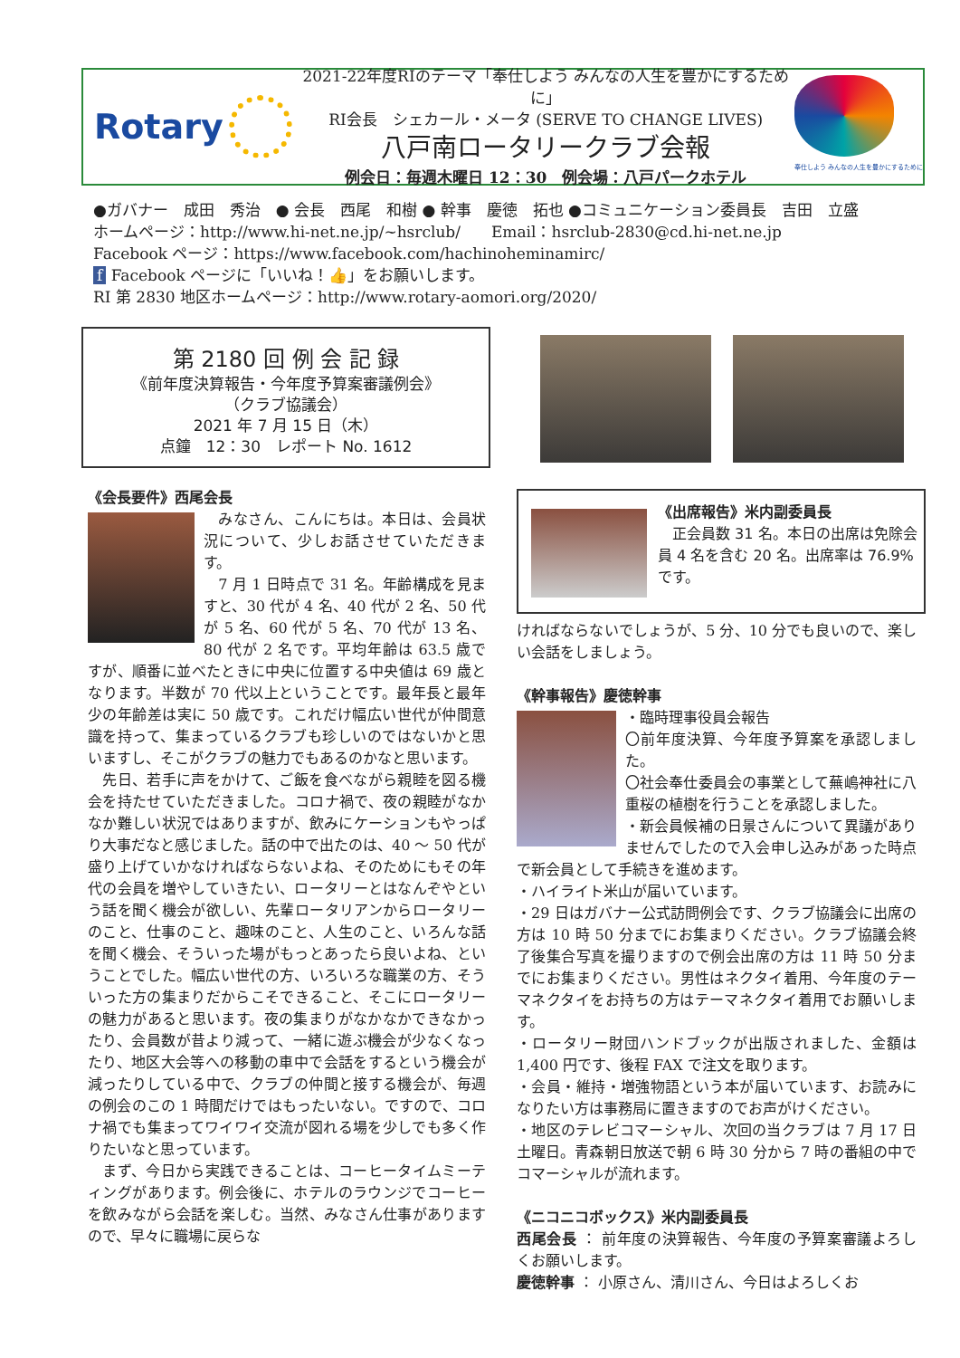Rotary
2021-22年度RIのテーマ「奉仕しよう みんなの人生を豊かにするために」
RI会長　シェカール・メータ (SERVE TO CHANGE LIVES)
八戸南ロータリークラブ会報
例会日：毎週木曜日 12：30　例会場：八戸パークホテル
奉仕しよう みんなの人生を豊かにするために
●ガバナー　成田　秀治　● 会長　西尾　和樹 ● 幹事　慶徳　拓也 ●コミュニケーション委員長　吉田　立盛
ホームページ：http://www.hi-net.ne.jp/~hsrclub/　　Email：hsrclub-2830@cd.hi-net.ne.jp
Facebook ページ：https://www.facebook.com/hachinoheminamirc/
f Facebook ページに「いいね！👍」をお願いします。
RI 第 2830 地区ホームページ：http://www.rotary-aomori.org/2020/
第 2180 回 例 会 記 録
《前年度決算報告・今年度予算案審議例会》
（クラブ協議会）
2021 年 7 月 15 日（木）
点鐘　12：30　レポート No. 1612
《会長要件》西尾会長
　みなさん、こんにちは。本日は、会員状況について、少しお話させていただきます。
　7 月 1 日時点で 31 名。年齢構成を見ますと、30 代が 4 名、40 代が 2 名、50 代が 5 名、60 代が 5 名、70 代が 13 名、80 代が 2 名です。平均年齢は 63.5 歳ですが、順番に並べたときに中央に位置する中央値は 69 歳となります。半数が 70 代以上ということです。最年長と最年少の年齢差は実に 50 歳です。これだけ幅広い世代が仲間意識を持って、集まっているクラブも珍しいのではないかと思いますし、そこがクラブの魅力でもあるのかなと思います。
　先日、若手に声をかけて、ご飯を食べながら親睦を図る機会を持たせていただきました。コロナ禍で、夜の親睦がなかなか難しい状況ではありますが、飲みにケーションもやっぱり大事だなと感じました。話の中で出たのは、40 〜 50 代が盛り上げていかなければならないよね、そのためにもその年代の会員を増やしていきたい、ロータリーとはなんぞやという話を聞く機会が欲しい、先輩ロータリアンからロータリーのこと、仕事のこと、趣味のこと、人生のこと、いろんな話を聞く機会、そういった場がもっとあったら良いよね、ということでした。幅広い世代の方、いろいろな職業の方、そういった方の集まりだからこそできること、そこにロータリーの魅力があると思います。夜の集まりがなかなかできなかったり、会員数が昔より減って、一緒に遊ぶ機会が少なくなったり、地区大会等への移動の車中で会話をするという機会が減ったりしている中で、クラブの仲間と接する機会が、毎週の例会のこの 1 時間だけではもったいない。ですので、コロナ禍でも集まってワイワイ交流が図れる場を少しでも多く作りたいなと思っています。
　まず、今日から実践できることは、コーヒータイムミーティングがあります。例会後に、ホテルのラウンジでコーヒーを飲みながら会話を楽しむ。当然、みなさん仕事がありますので、早々に職場に戻らな
《出席報告》米内副委員長
　正会員数 31 名。本日の出席は免除会員 4 名を含む 20 名。出席率は 76.9%です。
ければならないでしょうが、5 分、10 分でも良いので、楽しい会話をしましょう。
《幹事報告》慶徳幹事
・臨時理事役員会報告
〇前年度決算、今年度予算案を承認しました。
〇社会奉仕委員会の事業として蕪嶋神社に八重桜の植樹を行うことを承認しました。
・新会員候補の日景さんについて異議がありませんでしたので入会申し込みがあった時点で新会員として手続きを進めます。
・ハイライト米山が届いています。
・29 日はガバナー公式訪問例会です、クラブ協議会に出席の方は 10 時 50 分までにお集まりください。クラブ協議会終了後集合写真を撮りますので例会出席の方は 11 時 50 分までにお集まりください。男性はネクタイ着用、今年度のテーマネクタイをお持ちの方はテーマネクタイ着用でお願いします。
・ロータリー財団ハンドブックが出版されました、金額は 1,400 円です、後程 FAX で注文を取ります。
・会員・維持・増強物語という本が届いています、お読みになりたい方は事務局に置きますのでお声がけください。
・地区のテレビコマーシャル、次回の当クラブは 7 月 17 日土曜日。青森朝日放送で朝 6 時 30 分から 7 時の番組の中でコマーシャルが流れます。
《ニコニコボックス》米内副委員長
西尾会長 ： 前年度の決算報告、今年度の予算案審議よろしくお願いします。
慶徳幹事 ： 小原さん、清川さん、今日はよろしくお